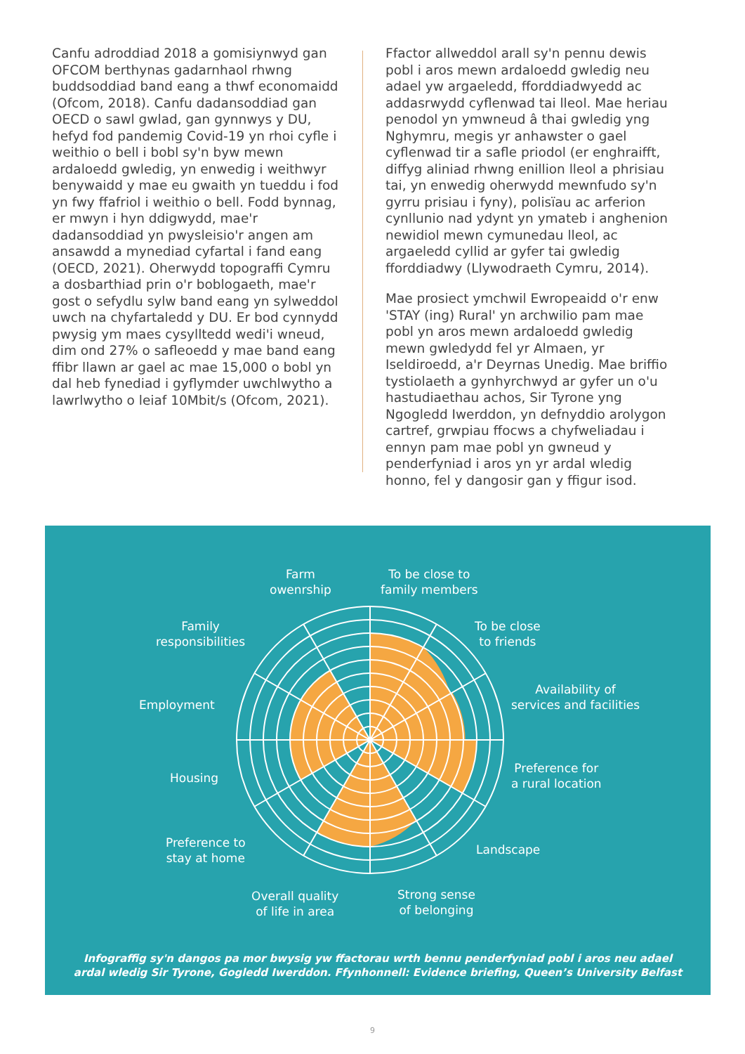Canfu adroddiad 2018 a gomisiynwyd gan OFCOM berthynas gadarnhaol rhwng buddsoddiad band eang a thwf economaidd (Ofcom, 2018). Canfu dadansoddiad gan OECD o sawl gwlad, gan gynnwys y DU, hefyd fod pandemig Covid-19 yn rhoi cyfle i weithio o bell i bobl sy'n byw mewn ardaloedd gwledig, yn enwedig i weithwyr benywaidd y mae eu gwaith yn tueddu i fod yn fwy ffafriol i weithio o bell. Fodd bynnag, er mwyn i hyn ddigwydd, mae'r dadansoddiad yn pwysleisio'r angen am ansawdd a mynediad cyfartal i fand eang (OECD, 2021). Oherwydd topograffi Cymru a dosbarthiad prin o'r boblogaeth, mae'r gost o sefydlu sylw band eang yn sylweddol uwch na chyfartaledd y DU. Er bod cynnydd pwysig ym maes cysylltedd wedi'i wneud, dim ond 27% o safleoedd y mae band eang ffibr llawn ar gael ac mae 15,000 o bobl yn dal heb fynediad i gyflymder uwchlwytho a lawrlwytho o leiaf 10Mbit/s (Ofcom, 2021).
Ffactor allweddol arall sy'n pennu dewis pobl i aros mewn ardaloedd gwledig neu adael yw argaeledd, fforddiadwyedd ac addasrwydd cyflenwad tai lleol. Mae heriau penodol yn ymwneud â thai gwledig yng Nghymru, megis yr anhawster o gael cyflenwad tir a safle priodol (er enghraifft, diffyg aliniad rhwng enillion lleol a phrisiau tai, yn enwedig oherwydd mewnfudo sy'n gyrru prisiau i fyny), polisïau ac arferion cynllunio nad ydynt yn ymateb i anghenion newidiol mewn cymunedau lleol, ac argaeledd cyllid ar gyfer tai gwledig fforddiadwy (Llywodraeth Cymru, 2014).
Mae prosiect ymchwil Ewropeaidd o'r enw 'STAY (ing) Rural' yn archwilio pam mae pobl yn aros mewn ardaloedd gwledig mewn gwledydd fel yr Almaen, yr Iseldiroedd, a'r Deyrnas Unedig. Mae briffio tystiolaeth a gynhyrchwyd ar gyfer un o'u hastudiaethau achos, Sir Tyrone yng Ngogledd Iwerddon, yn defnyddio arolygon cartref, grwpiau ffocws a chyfweliadau i ennyn pam mae pobl yn gwneud y penderfyniad i aros yn yr ardal wledig honno, fel y dangosir gan y ffigur isod.
Farm
owenrship
To be close to
family members
Family
responsibilities
To be close
to friends
Employment
Availability of
services and facilities
Housing
Preference for
a rural location
Preference to
stay at home
Landscape
Overall quality
of life in area
Strong sense
of belonging
Infograffig sy'n dangos pa mor bwysig yw ffactorau wrth bennu penderfyniad pobl i aros neu adael
ardal wledig Sir Tyrone, Gogledd Iwerddon. Ffynhonnell: Evidence briefing, Queen’s University Belfast
9